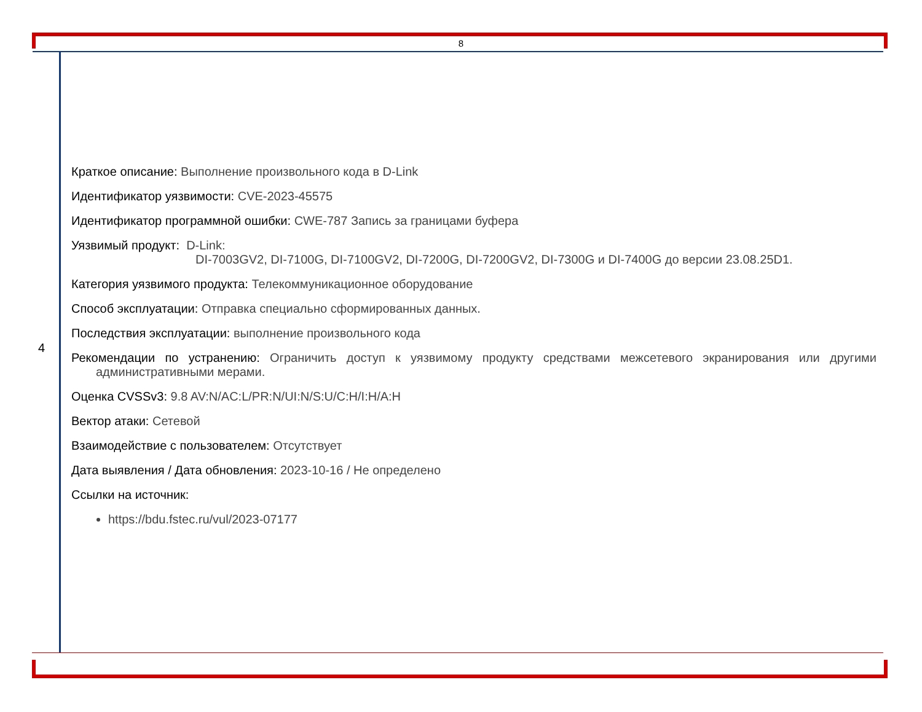8
4
Краткое описание: Выполнение произвольного кода в D-Link
Идентификатор уязвимости: CVE-2023-45575
Идентификатор программной ошибки: CWE-787 Запись за границами буфера
Уязвимый продукт: D-Link:
DI-7003GV2, DI-7100G, DI-7100GV2, DI-7200G, DI-7200GV2, DI-7300G и DI-7400G до версии 23.08.25D1.
Категория уязвимого продукта: Телекоммуникационное оборудование
Способ эксплуатации: Отправка специально сформированных данных.
Последствия эксплуатации: выполнение произвольного кода
Рекомендации по устранению: Ограничить доступ к уязвимому продукту средствами межсетевого экранирования или другими административными мерами.
Оценка CVSSv3: 9.8 AV:N/AC:L/PR:N/UI:N/S:U/C:H/I:H/A:H
Вектор атаки: Сетевой
Взаимодействие с пользователем: Отсутствует
Дата выявления / Дата обновления: 2023-10-16 / Не определено
Ссылки на источник:
https://bdu.fstec.ru/vul/2023-07177